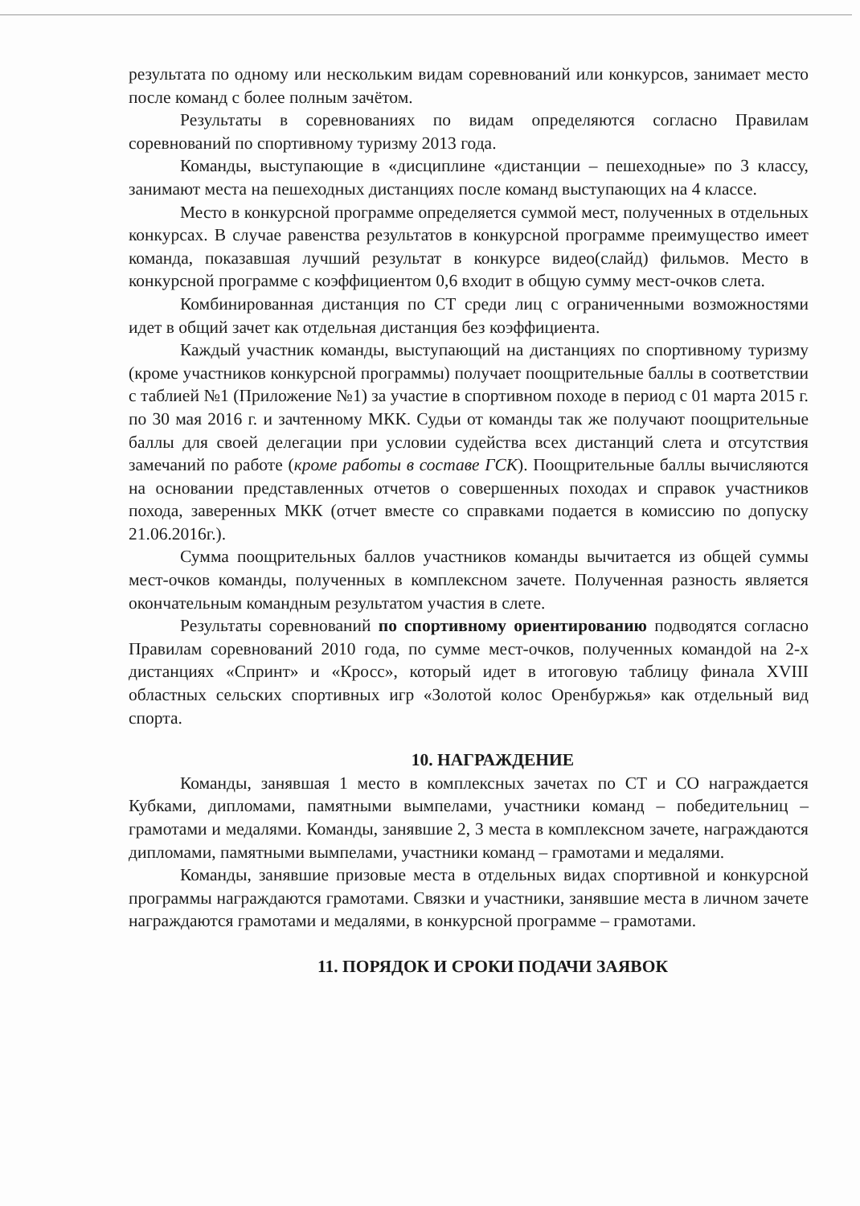результата по одному или нескольким видам соревнований или конкурсов, занимает место после команд с более полным зачётом.
Результаты в соревнованиях по видам определяются согласно Правилам соревнований по спортивному туризму 2013 года.
Команды, выступающие в «дисциплине «дистанции – пешеходные» по 3 классу, занимают места на пешеходных дистанциях после команд выступающих на 4 классе.
Место в конкурсной программе определяется суммой мест, полученных в отдельных конкурсах. В случае равенства результатов в конкурсной программе преимущество имеет команда, показавшая лучший результат в конкурсе видео(слайд) фильмов. Место в конкурсной программе с коэффициентом 0,6 входит в общую сумму мест-очков слета.
Комбинированная дистанция по СТ среди лиц с ограниченными возможностями идет в общий зачет как отдельная дистанция без коэффициента.
Каждый участник команды, выступающий на дистанциях по спортивному туризму (кроме участников конкурсной программы) получает поощрительные баллы в соответствии с таблией №1 (Приложение №1) за участие в спортивном походе в период с 01 марта 2015 г. по 30 мая 2016 г. и зачтенному МКК. Судьи от команды так же получают поощрительные баллы для своей делегации при условии судейства всех дистанций слета и отсутствия замечаний по работе (кроме работы в составе ГСК). Поощрительные баллы вычисляются на основании представленных отчетов о совершенных походах и справок участников похода, заверенных МКК (отчет вместе со справками подается в комиссию по допуску 21.06.2016г.).
Сумма поощрительных баллов участников команды вычитается из общей суммы мест-очков команды, полученных в комплексном зачете. Полученная разность является окончательным командным результатом участия в слете.
Результаты соревнований по спортивному ориентированию подводятся согласно Правилам соревнований 2010 года, по сумме мест-очков, полученных командой на 2-х дистанциях «Спринт» и «Кросс», который идет в итоговую таблицу финала XVIII областных сельских спортивных игр «Золотой колос Оренбуржья» как отдельный вид спорта.
10. НАГРАЖДЕНИЕ
Команды, занявшая 1 место в комплексных зачетах по СТ и СО награждается Кубками, дипломами, памятными вымпелами, участники команд – победительниц – грамотами и медалями. Команды, занявшие 2, 3 места в комплексном зачете, награждаются дипломами, памятными вымпелами, участники команд – грамотами и медалями.
Команды, занявшие призовые места в отдельных видах спортивной и конкурсной программы награждаются грамотами. Связки и участники, занявшие места в личном зачете награждаются грамотами и медалями, в конкурсной программе – грамотами.
11. ПОРЯДОК И СРОКИ ПОДАЧИ ЗАЯВОК